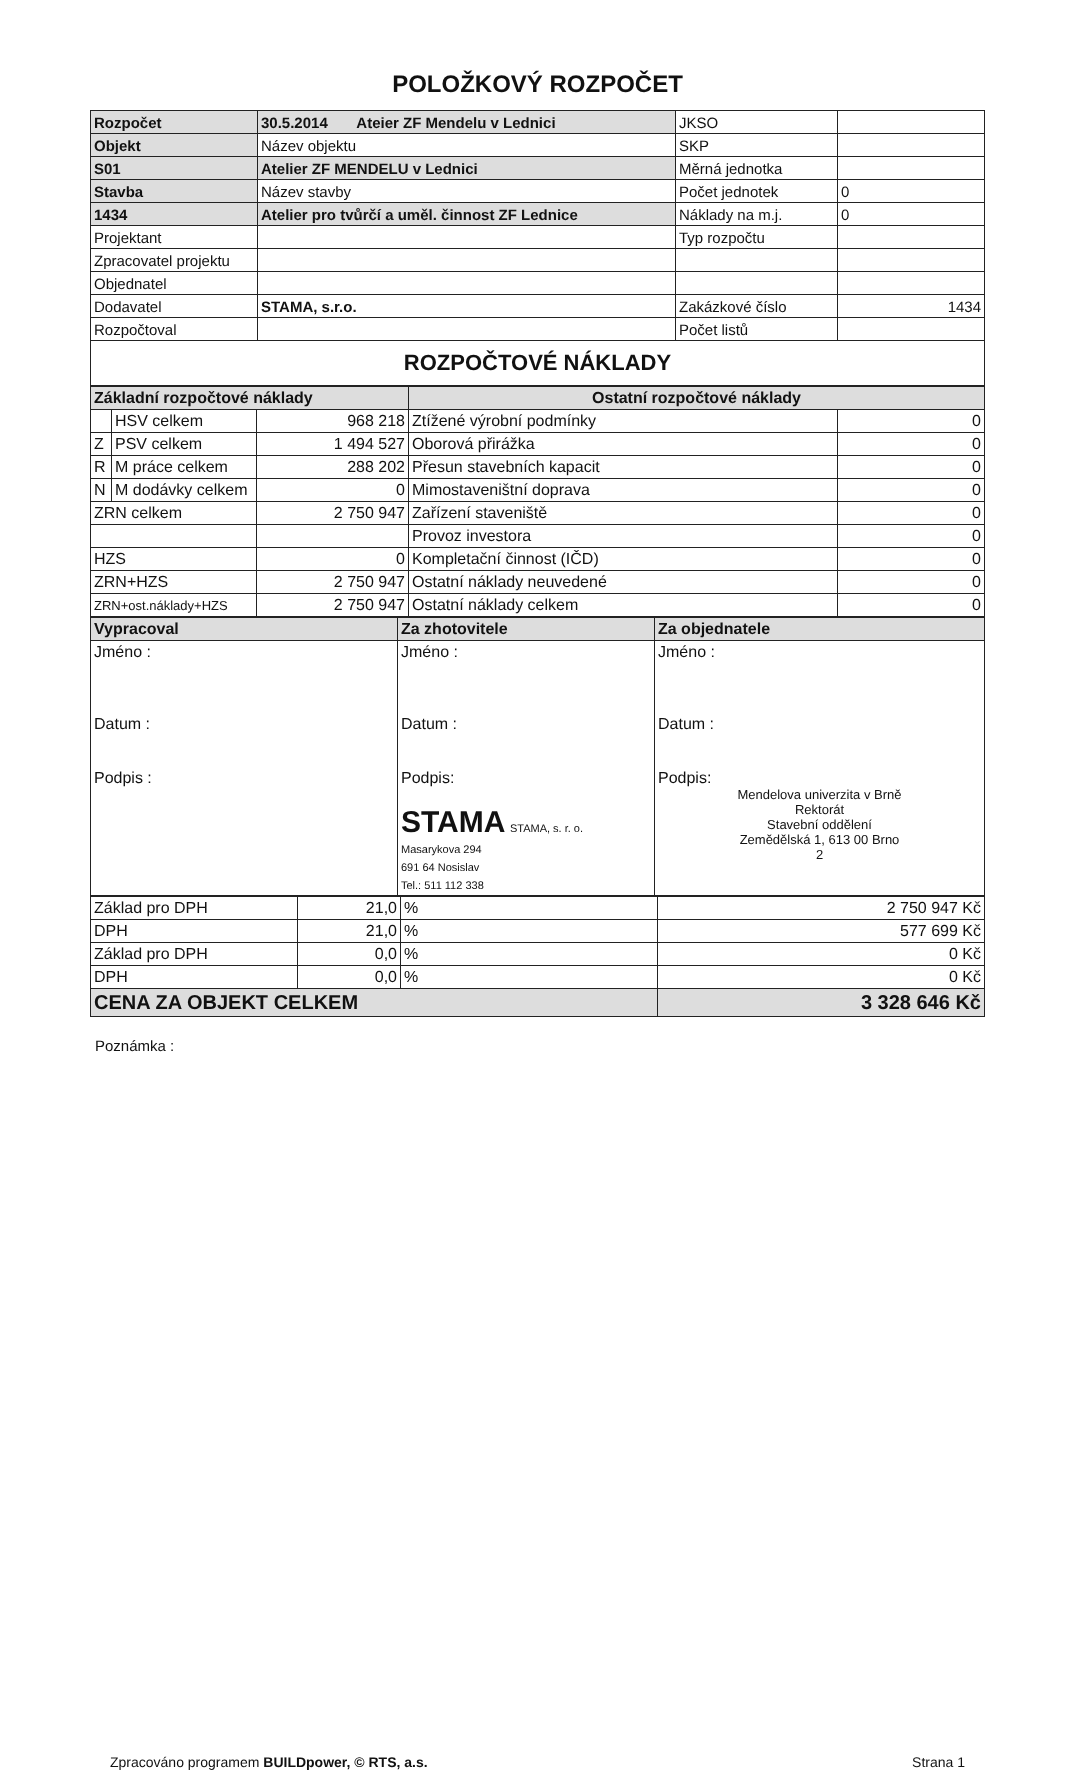POLOŽKOVÝ ROZPOČET
| Rozpočet | 30.5.2014 Ateier ZF Mendelu v Lednici | JKSO | |
| Objekt | Název objektu | SKP | |
| S01 | Atelier ZF MENDELU v Lednici | Měrná jednotka | |
| Stavba | Název stavby | Počet jednotek | 0 |
| 1434 | Atelier pro tvůrčí a uměl. činnost ZF Lednice | Náklady na m.j. | 0 |
| Projektant | | Typ rozpočtu | |
| Zpracovatel projektu | | | |
| Objednatel | | | |
| Dodavatel | STAMA, s.r.o. | Zakázkové číslo | 1434 |
| Rozpočtoval | | Počet listů | |
| ROZPOČTOVÉ NÁKLADY | | | |
| Základní rozpočtové náklady | | | Ostatní rozpočtové náklady | |
| | HSV celkem | 968 218 | Ztížené výrobní podmínky | 0 |
| Z | PSV celkem | 1 494 527 | Oborová přirážka | 0 |
| R | M práce celkem | 288 202 | Přesun stavebních kapacit | 0 |
| N | M dodávky celkem | 0 | Mimostaveništní doprava | 0 |
| ZRN celkem | | 2 750 947 | Zařízení staveniště | 0 |
| | | | Provoz investora | 0 |
| HZS | | 0 | Kompletační činnost (IČD) | 0 |
| ZRN+HZS | | 2 750 947 | Ostatní náklady neuvedené | 0 |
| ZRN+ost.náklady+HZS | | 2 750 947 | Ostatní náklady celkem | 0 |
| Vypracoval | Za zhotovitele | Za objednatele |
| Jméno : Datum : Podpis : | Jméno : Datum : Podpis: STAMA STAMA, s. r. o. Masarykova 294 691 64 Nosislav Tel.: 511 112 338 | Jméno : Datum : Podpis: Mendelova univerzita v Brně Rektorát Stavební oddělení Zemědělská 1, 613 00 Brno 2 |
| Základ pro DPH | 21,0 | % | 2 750 947 Kč |
| DPH | 21,0 | % | 577 699 Kč |
| Základ pro DPH | 0,0 | % | 0 Kč |
| DPH | 0,0 | % | 0 Kč |
| CENA ZA OBJEKT CELKEM | | | 3 328 646 Kč |
Poznámka :
Zpracováno programem BUILDpower, © RTS, a.s. Strana 1